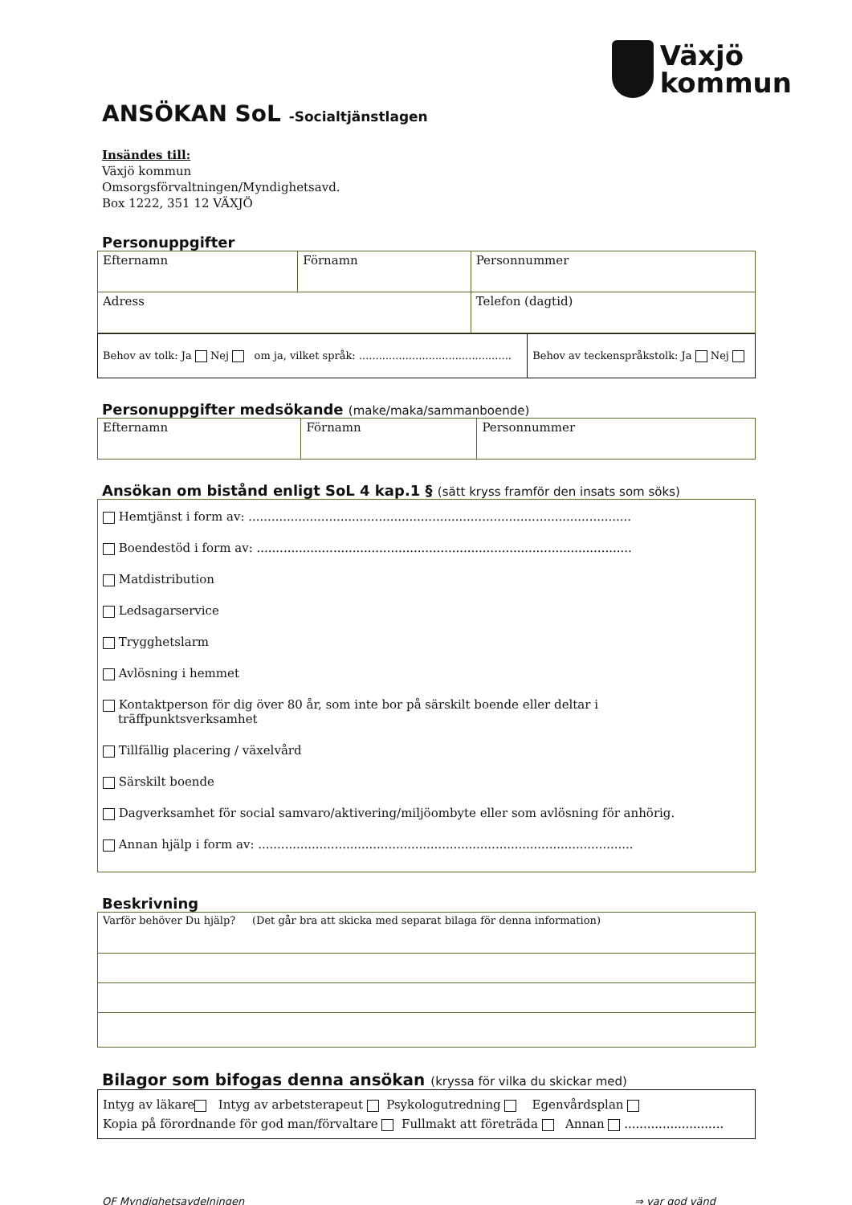Växjö
kommun
ANSÖKAN SoL -Socialtjänstlagen
Insändes till:
Växjö kommun
Omsorgsförvaltningen/Myndighetsavd.
Box 1222, 351 12 VÄXJÖ
Personuppgifter
| Efternamn | Förnamn | Personnummer |
| Adress | | Telefon (dagtid) |
| Behov av tolk: Ja Nej om ja, vilket språk: .............................................. | Behov av teckenspråkstolk: Ja Nej |
Personuppgifter medsökande (make/maka/sammanboende)
| Efternamn | Förnamn | Personnummer |
Ansökan om bistånd enligt SoL 4 kap.1 § (sätt kryss framför den insats som söks)
Hemtjänst i form av: ....................................................................................................
Boendestöd i form av: ..................................................................................................
Matdistribution
Ledsagarservice
Trygghetslarm
Avlösning i hemmet
Kontaktperson för dig över 80 år, som inte bor på särskilt boende eller deltar i
träffpunktsverksamhet
Tillfällig placering / växelvård
Särskilt boende
Dagverksamhet för social samvaro/aktivering/miljöombyte eller som avlösning för anhörig.
Annan hjälp i form av: ..................................................................................................
Beskrivning
| Varför behöver Du hjälp? (Det går bra att skicka med separat bilaga för denna information) |
Bilagor som bifogas denna ansökan (kryssa för vilka du skickar med)
| Intyg av läkare Intyg av arbetsterapeut Psykologutredning Egenvårdsplan Kopia på förordnande för god man/förvaltare Fullmakt att företräda Annan .......................... |
OF Myndighetsavdelningen ⇒ var god vänd